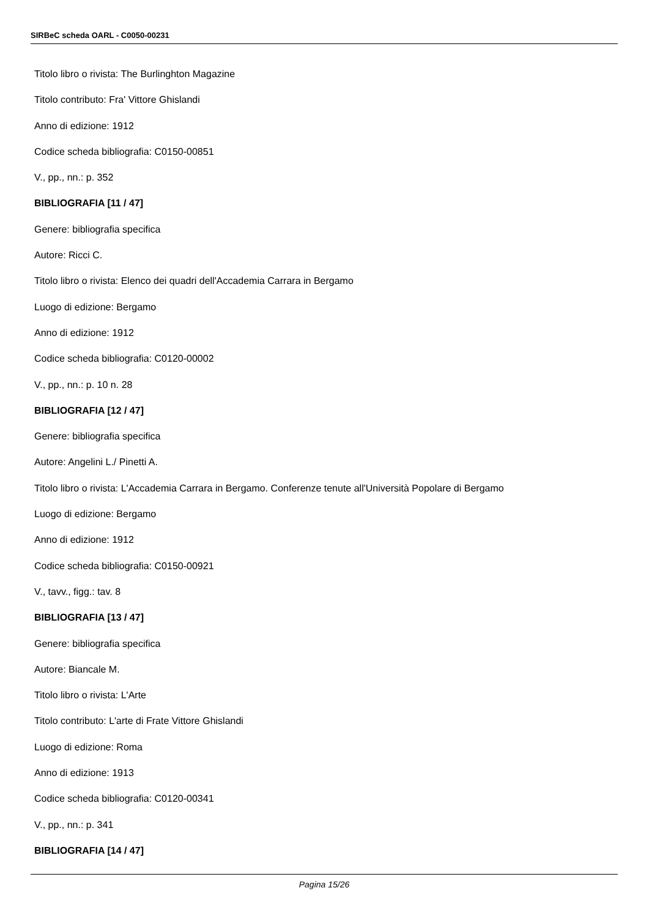SIRBeC scheda OARL - C0050-00231
Titolo libro o rivista: The Burlinghton Magazine
Titolo contributo: Fra' Vittore Ghislandi
Anno di edizione: 1912
Codice scheda bibliografia: C0150-00851
V., pp., nn.: p. 352
BIBLIOGRAFIA [11 / 47]
Genere: bibliografia specifica
Autore: Ricci C.
Titolo libro o rivista: Elenco dei quadri dell'Accademia Carrara in Bergamo
Luogo di edizione: Bergamo
Anno di edizione: 1912
Codice scheda bibliografia: C0120-00002
V., pp., nn.: p. 10 n. 28
BIBLIOGRAFIA [12 / 47]
Genere: bibliografia specifica
Autore: Angelini L./ Pinetti A.
Titolo libro o rivista: L'Accademia Carrara in Bergamo. Conferenze tenute all'Università Popolare di Bergamo
Luogo di edizione: Bergamo
Anno di edizione: 1912
Codice scheda bibliografia: C0150-00921
V., tavv., figg.: tav. 8
BIBLIOGRAFIA [13 / 47]
Genere: bibliografia specifica
Autore: Biancale M.
Titolo libro o rivista: L'Arte
Titolo contributo: L'arte di Frate Vittore Ghislandi
Luogo di edizione: Roma
Anno di edizione: 1913
Codice scheda bibliografia: C0120-00341
V., pp., nn.: p. 341
BIBLIOGRAFIA [14 / 47]
Pagina 15/26